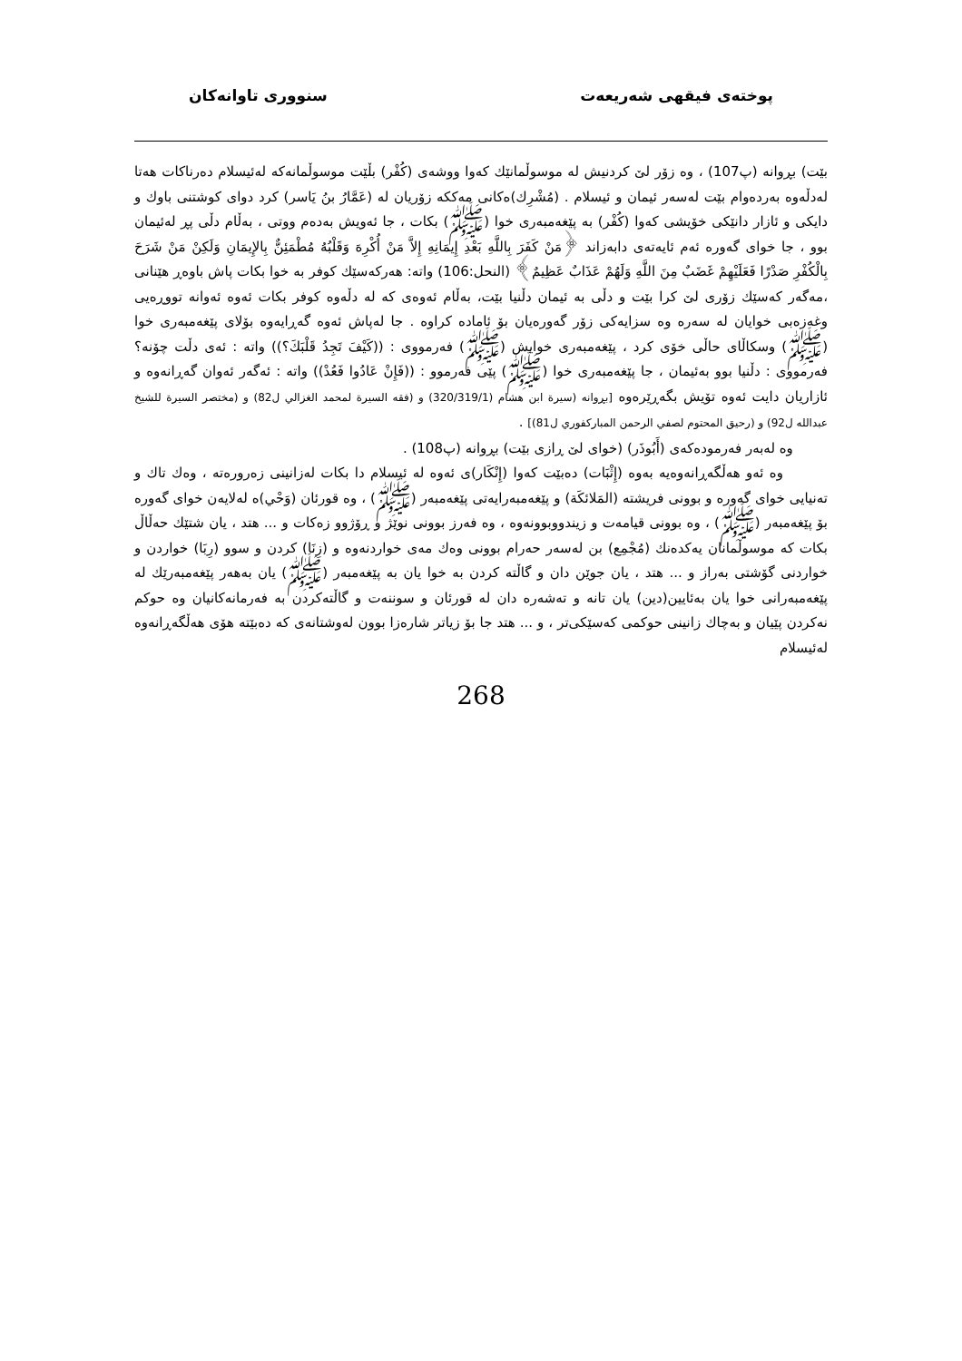پوختەی فیقهی شەریعەت سنووری تاوانەکان
بێت) بڕوانە (پ107) ، وە زۆر لێ کردنیش لە موسوڵمانێك كەوا ووشەی (كُفْر) بڵێت موسوڵمانەكە لەئیسلام دەرناكات هەتا لەدڵەوە بەردەوام بێت لەسەر ئیمان و ئیسلام . (مُشْرِك)ەكانی مەككە زۆریان لە (عَمَّارُ بنُ یَاسر) كرد دوای كوشتنی باوك و دایكی و ئازار دانێكی خۆیشی كەوا (كُفْر) بە پێغەمبەری خوا (ﷺ) بكات ، جا ئەویش بەدەم ووتی ، بەڵام دڵی پڕ لەئیمان بوو ، جا خوای گەورە ئەم ئایەتەی دابەزاند ﴿مَنْ كَفَرَ بِاللَّهِ بَعْدِ إِيمَانِهِ إِلاَّ مَنْ أُكْرِهَ وَقَلْبُهُ مُطْمَئِنٌّ بِالإِيمَانِ وَلَكِنْ مَنْ شَرَحَ بِالْكُفْرِ صَدْرًا فَعَلَيْهِمْ غَضَبٌ مِنَ اللَّهِ وَلَهُمْ عَذَابٌ عَظِيمٌ﴾ (النحل:106) واتە: هەركەسێك كوفر بە خوا بكات پاش باوەڕ هێنانی ،مەگەر كەسێك زۆری لێ كرا بێت و دڵی بە ئیمان دڵنیا بێت، بەڵام ئەوەی كە لە دڵەوە كوفر بكات ئەوە ئەوانە تووڕەیی وغەزەبی خوایان لە سەرە وە سزایەكی زۆر گەورەیان بۆ ئامادە كراوە . جا لەپاش ئەوە گەڕایەوە بۆلای پێغەمبەری خوا (ﷺ) وسكاڵای حاڵی خۆی كرد ، پێغەمبەری خوایش (ﷺ) فەرمووی : ((كَيْفَ تَجِدُ قَلْبَكَ؟)) واتە : ئەی دڵت چۆنە؟ فەرمووی : دڵنیا بوو بەئیمان ، جا پێغەمبەری خوا (ﷺ) پێی فەرموو : ((فَإِنْ عَادُوا فَعُدْ)) واتە : ئەگەر ئەوان گەڕانەوە و ئازاریان دایت ئەوە تۆیش بگەڕێرەوە [بڕوانە (سیرة ابن هشام (320/319/1) و (فقه السیرة لمحمد الغزالي ل82) و (مختصر السیرة للشیخ عبدالله ل92) و (رحیق المحتوم لصفي الرحمن المباركفوري ل81)] .
وە لەبەر فەرمودەكەی (أَبُوذَر) (خوای لێ ڕازی بێت) بڕوانە (پ108) .
وە ئەو هەڵگەڕانەوەیە بەوە (إِثْبَات) دەبێت كەوا (إِنْكَار)ی ئەوە لە ئیسلام دا بكات لەزانینی زەرورەتە ، وەك تاك و تەنیایی خوای گەورە و بوونی فریشتە (المَلائكَة) و پێغەمبەرایەتی پێغەمبەر (ﷺ) ، وە قورئان (وَحْي)ە لەلایەن خوای گەورە بۆ پێغەمبەر (ﷺ) ، وە بوونی قیامەت و زیندووبوونەوە ، وە فەرز بوونی نوێژ و ڕۆژوو زەكات و ... هتد ، یان شتێك حەڵاڵ بكات كە موسوڵمانان یەكدەنك (مُجْمِع) بن لەسەر حەرام بوونی وەك مەی خواردنەوە و (زِنَا) كردن و سوو (رِبَا) خواردن و خواردنی گۆشتی بەراز و ... هتد ، یان جوێن دان و گاڵتە كردن بە خوا یان بە پێغەمبەر (ﷺ) یان بەهەر پێغەمبەرێك لە پێغەمبەرانی خوا یان بەئایین(دین) یان تانە و تەشەرە دان لە قورئان و سوننەت و گاڵتەكردن بە فەرمانەكانیان وە حوكم نەكردن پێیان و بەچاك زانینی حوكمی كەسێكی‌تر ، و ... هتد جا بۆ زیاتر شارەزا بوون لەوشتانەی كە دەبێتە هۆی هەڵگەڕانەوە لەئیسلام
268